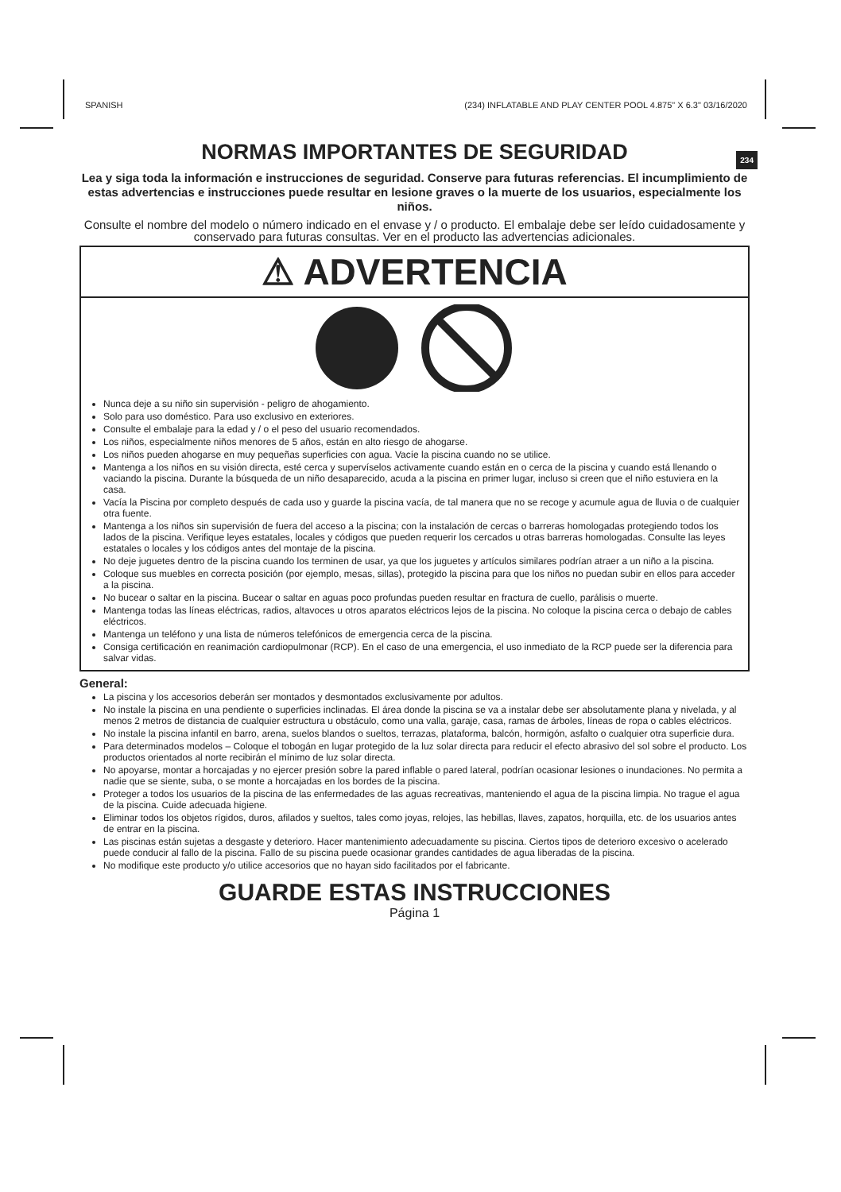SPANISH (234) INFLATABLE AND PLAY CENTER POOL 4.875" X 6.3" 03/16/2020
234
NORMAS IMPORTANTES DE SEGURIDAD
Lea y siga toda la información e instrucciones de seguridad. Conserve para futuras referencias. El incumplimiento de estas advertencias e instrucciones puede resultar en lesione graves o la muerte de los usuarios, especialmente los niños.
Consulte el nombre del modelo o número indicado en el envase y / o producto. El embalaje debe ser leído cuidadosamente y conservado para futuras consultas. Ver en el producto las advertencias adicionales.
⚠ ADVERTENCIA
Nunca deje a su niño sin supervisión - peligro de ahogamiento.
Solo para uso doméstico. Para uso exclusivo en exteriores.
Consulte el embalaje para la edad y / o el peso del usuario recomendados.
Los niños, especialmente niños menores de 5 años, están en alto riesgo de ahogarse.
Los niños pueden ahogarse en muy pequeñas superficies con agua. Vacíe la piscina cuando no se utilice.
Mantenga a los niños en su visión directa, esté cerca y supervíselos activamente cuando están en o cerca de la piscina y cuando está llenando o vaciando la piscina. Durante la búsqueda de un niño desaparecido, acuda a la piscina en primer lugar, incluso si creen que el niño estuviera en la casa.
Vacía la Piscina por completo después de cada uso y guarde la piscina vacía, de tal manera que no se recoge y acumule agua de lluvia o de cualquier otra fuente.
Mantenga a los niños sin supervisión de fuera del acceso a la piscina; con la instalación de cercas o barreras homologadas protegiendo todos los lados de la piscina. Verifique leyes estatales, locales y códigos que pueden requerir los cercados u otras barreras homologadas. Consulte las leyes estatales o locales y los códigos antes del montaje de la piscina.
No deje juguetes dentro de la piscina cuando los terminen de usar, ya que los juguetes y artículos similares podrían atraer a un niño a la piscina.
Coloque sus muebles en correcta posición (por ejemplo, mesas, sillas), protegido la piscina para que los niños no puedan subir en ellos para acceder a la piscina.
No bucear o saltar en la piscina. Bucear o saltar en aguas poco profundas pueden resultar en fractura de cuello, parálisis o muerte.
Mantenga todas las líneas eléctricas, radios, altavoces u otros aparatos eléctricos lejos de la piscina. No coloque la piscina cerca o debajo de cables eléctricos.
Mantenga un teléfono y una lista de números telefónicos de emergencia cerca de la piscina.
Consiga certificación en reanimación cardiopulmonar (RCP). En el caso de una emergencia, el uso inmediato de la RCP puede ser la diferencia para salvar vidas.
General:
La piscina y los accesorios deberán ser montados y desmontados exclusivamente por adultos.
No instale la piscina en una pendiente o superficies inclinadas. El área donde la piscina se va a instalar debe ser absolutamente plana y nivelada, y al menos 2 metros de distancia de cualquier estructura u obstáculo, como una valla, garaje, casa, ramas de árboles, líneas de ropa o cables eléctricos.
No instale la piscina infantil en barro, arena, suelos blandos o sueltos, terrazas, plataforma, balcón, hormigón, asfalto o cualquier otra superficie dura.
Para determinados modelos – Coloque el tobogán en lugar protegido de la luz solar directa para reducir el efecto abrasivo del sol sobre el producto. Los productos orientados al norte recibirán el mínimo de luz solar directa.
No apoyarse, montar a horcajadas y no ejercer presión sobre la pared inflable o pared lateral, podrían ocasionar lesiones o inundaciones. No permita a nadie que se siente, suba, o se monte a horcajadas en los bordes de la piscina.
Proteger a todos los usuarios de la piscina de las enfermedades de las aguas recreativas, manteniendo el agua de la piscina limpia. No trague el agua de la piscina. Cuide adecuada higiene.
Eliminar todos los objetos rígidos, duros, afilados y sueltos, tales como joyas, relojes, las hebillas, llaves, zapatos, horquilla, etc. de los usuarios antes de entrar en la piscina.
Las piscinas están sujetas a desgaste y deterioro. Hacer mantenimiento adecuadamente su piscina. Ciertos tipos de deterioro excesivo o acelerado puede conducir al fallo de la piscina. Fallo de su piscina puede ocasionar grandes cantidades de agua liberadas de la piscina.
No modifique este producto y/o utilice accesorios que no hayan sido facilitados por el fabricante.
GUARDE ESTAS INSTRUCCIONES
Página 1